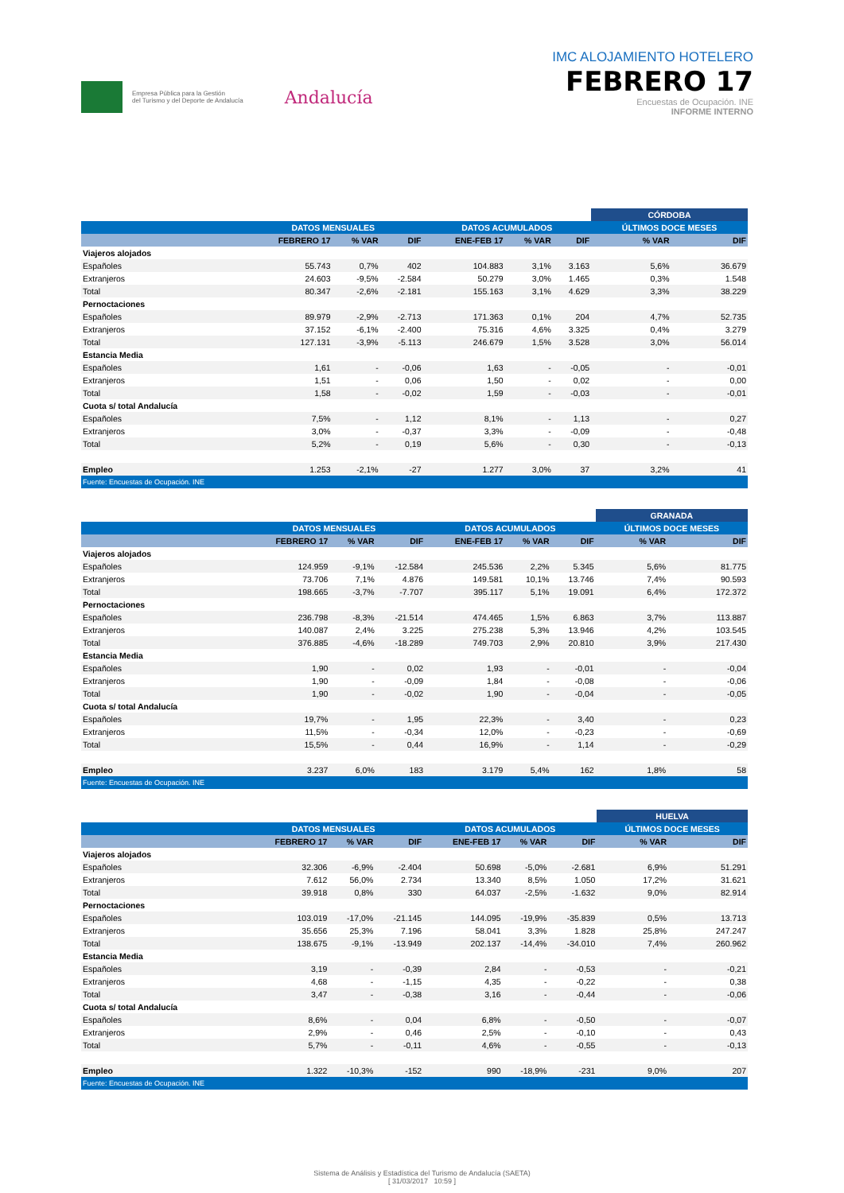Empresa Pública para la Gestión
del Turismo y del Deporte de Andalucía
Andalucía
IMC ALOJAMIENTO HOTELERO
FEBRERO 17
Encuestas de Ocupación. INE
INFORME INTERNO
| | | | | | | | CÓRDOBA | |
| --- | --- | --- | --- | --- | --- | --- | --- | --- |
| | DATOS MENSUALES | | | DATOS ACUMULADOS | | | ÚLTIMOS DOCE MESES | |
| | FEBRERO 17 | % VAR | DIF | ENE-FEB 17 | % VAR | DIF | % VAR | DIF |
| Viajeros alojados | | | | | | | | |
| Españoles | 55.743 | 0,7% | 402 | 104.883 | 3,1% | 3.163 | 5,6% | 36.679 |
| Extranjeros | 24.603 | -9,5% | -2.584 | 50.279 | 3,0% | 1.465 | 0,3% | 1.548 |
| Total | 80.347 | -2,6% | -2.181 | 155.163 | 3,1% | 4.629 | 3,3% | 38.229 |
| Pernoctaciones | | | | | | | | |
| Españoles | 89.979 | -2,9% | -2.713 | 171.363 | 0,1% | 204 | 4,7% | 52.735 |
| Extranjeros | 37.152 | -6,1% | -2.400 | 75.316 | 4,6% | 3.325 | 0,4% | 3.279 |
| Total | 127.131 | -3,9% | -5.113 | 246.679 | 1,5% | 3.528 | 3,0% | 56.014 |
| Estancia Media | | | | | | | | |
| Españoles | 1,61 | - | -0,06 | 1,63 | - | -0,05 | - | -0,01 |
| Extranjeros | 1,51 | - | 0,06 | 1,50 | - | 0,02 | - | 0,00 |
| Total | 1,58 | - | -0,02 | 1,59 | - | -0,03 | - | -0,01 |
| Cuota s/ total Andalucía | | | | | | | | |
| Españoles | 7,5% | - | 1,12 | 8,1% | - | 1,13 | - | 0,27 |
| Extranjeros | 3,0% | - | -0,37 | 3,3% | - | -0,09 | - | -0,48 |
| Total | 5,2% | - | 0,19 | 5,6% | - | 0,30 | - | -0,13 |
| Empleo | 1.253 | -2,1% | -27 | 1.277 | 3,0% | 37 | 3,2% | 41 |
| Fuente: Encuestas de Ocupación. INE | | | | | | | | |
| | | | | | | | GRANADA | |
| --- | --- | --- | --- | --- | --- | --- | --- | --- |
| | DATOS MENSUALES | | | DATOS ACUMULADOS | | | ÚLTIMOS DOCE MESES | |
| | FEBRERO 17 | % VAR | DIF | ENE-FEB 17 | % VAR | DIF | % VAR | DIF |
| Viajeros alojados | | | | | | | | |
| Españoles | 124.959 | -9,1% | -12.584 | 245.536 | 2,2% | 5.345 | 5,6% | 81.775 |
| Extranjeros | 73.706 | 7,1% | 4.876 | 149.581 | 10,1% | 13.746 | 7,4% | 90.593 |
| Total | 198.665 | -3,7% | -7.707 | 395.117 | 5,1% | 19.091 | 6,4% | 172.372 |
| Pernoctaciones | | | | | | | | |
| Españoles | 236.798 | -8,3% | -21.514 | 474.465 | 1,5% | 6.863 | 3,7% | 113.887 |
| Extranjeros | 140.087 | 2,4% | 3.225 | 275.238 | 5,3% | 13.946 | 4,2% | 103.545 |
| Total | 376.885 | -4,6% | -18.289 | 749.703 | 2,9% | 20.810 | 3,9% | 217.430 |
| Estancia Media | | | | | | | | |
| Españoles | 1,90 | - | 0,02 | 1,93 | - | -0,01 | - | -0,04 |
| Extranjeros | 1,90 | - | -0,09 | 1,84 | - | -0,08 | - | -0,06 |
| Total | 1,90 | - | -0,02 | 1,90 | - | -0,04 | - | -0,05 |
| Cuota s/ total Andalucía | | | | | | | | |
| Españoles | 19,7% | - | 1,95 | 22,3% | - | 3,40 | - | 0,23 |
| Extranjeros | 11,5% | - | -0,34 | 12,0% | - | -0,23 | - | -0,69 |
| Total | 15,5% | - | 0,44 | 16,9% | - | 1,14 | - | -0,29 |
| Empleo | 3.237 | 6,0% | 183 | 3.179 | 5,4% | 162 | 1,8% | 58 |
| Fuente: Encuestas de Ocupación. INE | | | | | | | | |
| | | | | | | | HUELVA | |
| --- | --- | --- | --- | --- | --- | --- | --- | --- |
| | DATOS MENSUALES | | | DATOS ACUMULADOS | | | ÚLTIMOS DOCE MESES | |
| | FEBRERO 17 | % VAR | DIF | ENE-FEB 17 | % VAR | DIF | % VAR | DIF |
| Viajeros alojados | | | | | | | | |
| Españoles | 32.306 | -6,9% | -2.404 | 50.698 | -5,0% | -2.681 | 6,9% | 51.291 |
| Extranjeros | 7.612 | 56,0% | 2.734 | 13.340 | 8,5% | 1.050 | 17,2% | 31.621 |
| Total | 39.918 | 0,8% | 330 | 64.037 | -2,5% | -1.632 | 9,0% | 82.914 |
| Pernoctaciones | | | | | | | | |
| Españoles | 103.019 | -17,0% | -21.145 | 144.095 | -19,9% | -35.839 | 0,5% | 13.713 |
| Extranjeros | 35.656 | 25,3% | 7.196 | 58.041 | 3,3% | 1.828 | 25,8% | 247.247 |
| Total | 138.675 | -9,1% | -13.949 | 202.137 | -14,4% | -34.010 | 7,4% | 260.962 |
| Estancia Media | | | | | | | | |
| Españoles | 3,19 | - | -0,39 | 2,84 | - | -0,53 | - | -0,21 |
| Extranjeros | 4,68 | - | -1,15 | 4,35 | - | -0,22 | - | 0,38 |
| Total | 3,47 | - | -0,38 | 3,16 | - | -0,44 | - | -0,06 |
| Cuota s/ total Andalucía | | | | | | | | |
| Españoles | 8,6% | - | 0,04 | 6,8% | - | -0,50 | - | -0,07 |
| Extranjeros | 2,9% | - | 0,46 | 2,5% | - | -0,10 | - | 0,43 |
| Total | 5,7% | - | -0,11 | 4,6% | - | -0,55 | - | -0,13 |
| Empleo | 1.322 | -10,3% | -152 | 990 | -18,9% | -231 | 9,0% | 207 |
| Fuente: Encuestas de Ocupación. INE | | | | | | | | |
Sistema de Análisis y Estadística del Turismo de Andalucía (SAETA)
[ 31/03/2017 10:59 ]